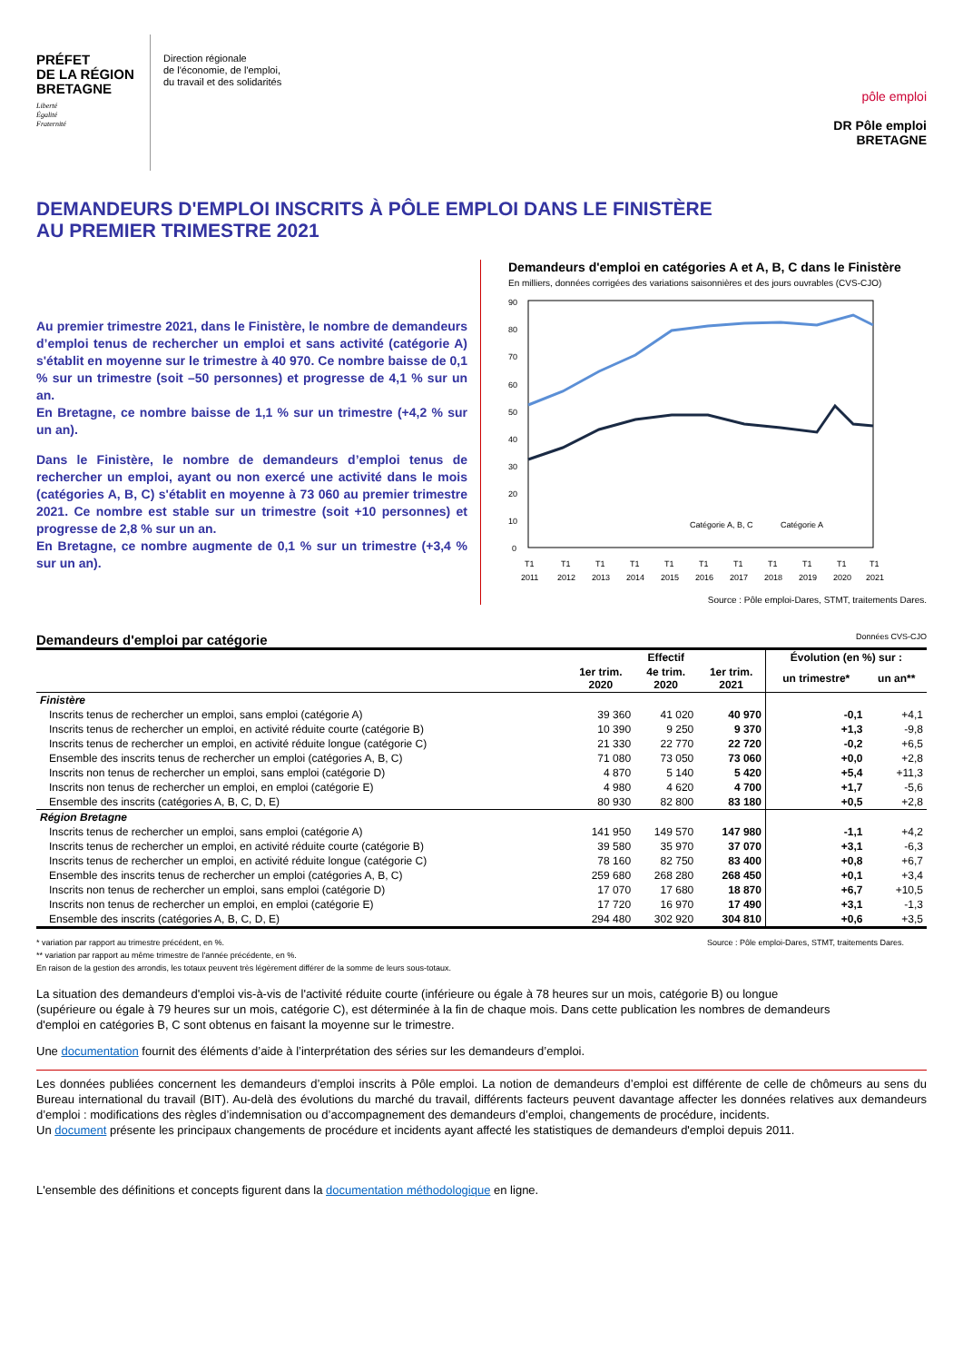PRÉFET
DE LA RÉGION
BRETAGNE
Liberté
Égalité
Fraternité
Direction régionale
de l'économie, de l'emploi,
du travail et des solidarités
pôle emploi
DR Pôle emploi
BRETAGNE
DEMANDEURS D'EMPLOI INSCRITS À PÔLE EMPLOI DANS LE FINISTÈRE
AU PREMIER TRIMESTRE 2021
Au premier trimestre 2021, dans le Finistère, le nombre de demandeurs d’emploi tenus de rechercher un emploi et sans activité (catégorie A) s'établit en moyenne sur le trimestre à 40 970. Ce nombre baisse de 0,1 % sur un trimestre (soit –50 personnes) et progresse de 4,1 % sur un an.
En Bretagne, ce nombre baisse de 1,1 % sur un trimestre (+4,2 % sur un an).
Dans le Finistère, le nombre de demandeurs d’emploi tenus de rechercher un emploi, ayant ou non exercé une activité dans le mois (catégories A, B, C) s'établit en moyenne à 73 060 au premier trimestre 2021. Ce nombre est stable sur un trimestre (soit +10 personnes) et progresse de 2,8 % sur un an.
En Bretagne, ce nombre augmente de 0,1 % sur un trimestre (+3,4 % sur un an).
Demandeurs d'emploi en catégories A et A, B, C dans le Finistère
En milliers, données corrigées des variations saisonnières et des jours ouvrables (CVS-CJO)
90
80
70
60
50
40
30
20
10
0
Catégorie A, B, C
Catégorie A
T1
2011
T1
2012
T1
2013
T1
2014
T1
2015
T1
2016
T1
2017
T1
2018
T1
2019
T1
2020
T1
2021
Source : Pôle emploi-Dares, STMT, traitements Dares.
Demandeurs d'emploi par catégorie Données CVS-CJO
| | Effectif | | | Évolution (en %) sur : | |
| --- | --- | --- | --- | --- | --- |
| | 1er trim. 2020 | 4e trim. 2020 | 1er trim. 2021 | un trimestre* | un an** |
| Finistère | | | | | |
| Inscrits tenus de rechercher un emploi, sans emploi (catégorie A) | 39 360 | 41 020 | 40 970 | -0,1 | +4,1 |
| Inscrits tenus de rechercher un emploi, en activité réduite courte (catégorie B) | 10 390 | 9 250 | 9 370 | +1,3 | -9,8 |
| Inscrits tenus de rechercher un emploi, en activité réduite longue (catégorie C) | 21 330 | 22 770 | 22 720 | -0,2 | +6,5 |
| Ensemble des inscrits tenus de rechercher un emploi (catégories A, B, C) | 71 080 | 73 050 | 73 060 | +0,0 | +2,8 |
| Inscrits non tenus de rechercher un emploi, sans emploi (catégorie D) | 4 870 | 5 140 | 5 420 | +5,4 | +11,3 |
| Inscrits non tenus de rechercher un emploi, en emploi (catégorie E) | 4 980 | 4 620 | 4 700 | +1,7 | -5,6 |
| Ensemble des inscrits (catégories A, B, C, D, E) | 80 930 | 82 800 | 83 180 | +0,5 | +2,8 |
| Région Bretagne | | | | | |
| Inscrits tenus de rechercher un emploi, sans emploi (catégorie A) | 141 950 | 149 570 | 147 980 | -1,1 | +4,2 |
| Inscrits tenus de rechercher un emploi, en activité réduite courte (catégorie B) | 39 580 | 35 970 | 37 070 | +3,1 | -6,3 |
| Inscrits tenus de rechercher un emploi, en activité réduite longue (catégorie C) | 78 160 | 82 750 | 83 400 | +0,8 | +6,7 |
| Ensemble des inscrits tenus de rechercher un emploi (catégories A, B, C) | 259 680 | 268 280 | 268 450 | +0,1 | +3,4 |
| Inscrits non tenus de rechercher un emploi, sans emploi (catégorie D) | 17 070 | 17 680 | 18 870 | +6,7 | +10,5 |
| Inscrits non tenus de rechercher un emploi, en emploi (catégorie E) | 17 720 | 16 970 | 17 490 | +3,1 | -1,3 |
| Ensemble des inscrits (catégories A, B, C, D, E) | 294 480 | 302 920 | 304 810 | +0,6 | +3,5 |
Source : Pôle emploi-Dares, STMT, traitements Dares. * variation par rapport au trimestre précédent, en %.
** variation par rapport au même trimestre de l'année précédente, en %.
En raison de la gestion des arrondis, les totaux peuvent très légèrement différer de la somme de leurs sous-totaux.
La situation des demandeurs d'emploi vis-à-vis de l'activité réduite courte (inférieure ou égale à 78 heures sur un mois, catégorie B) ou longue (supérieure ou égale à 79 heures sur un mois, catégorie C), est déterminée à la fin de chaque mois. Dans cette publication les nombres de demandeurs d'emploi en catégories B, C sont obtenus en faisant la moyenne sur le trimestre.
Une documentation fournit des éléments d’aide à l’interprétation des séries sur les demandeurs d’emploi.
Les données publiées concernent les demandeurs d’emploi inscrits à Pôle emploi. La notion de demandeurs d’emploi est différente de celle de chômeurs au sens du Bureau international du travail (BIT). Au-delà des évolutions du marché du travail, différents facteurs peuvent davantage affecter les données relatives aux demandeurs d’emploi : modifications des règles d’indemnisation ou d’accompagnement des demandeurs d’emploi, changements de procédure, incidents.
Un document présente les principaux changements de procédure et incidents ayant affecté les statistiques de demandeurs d'emploi depuis 2011.
L'ensemble des définitions et concepts figurent dans la documentation méthodologique en ligne.